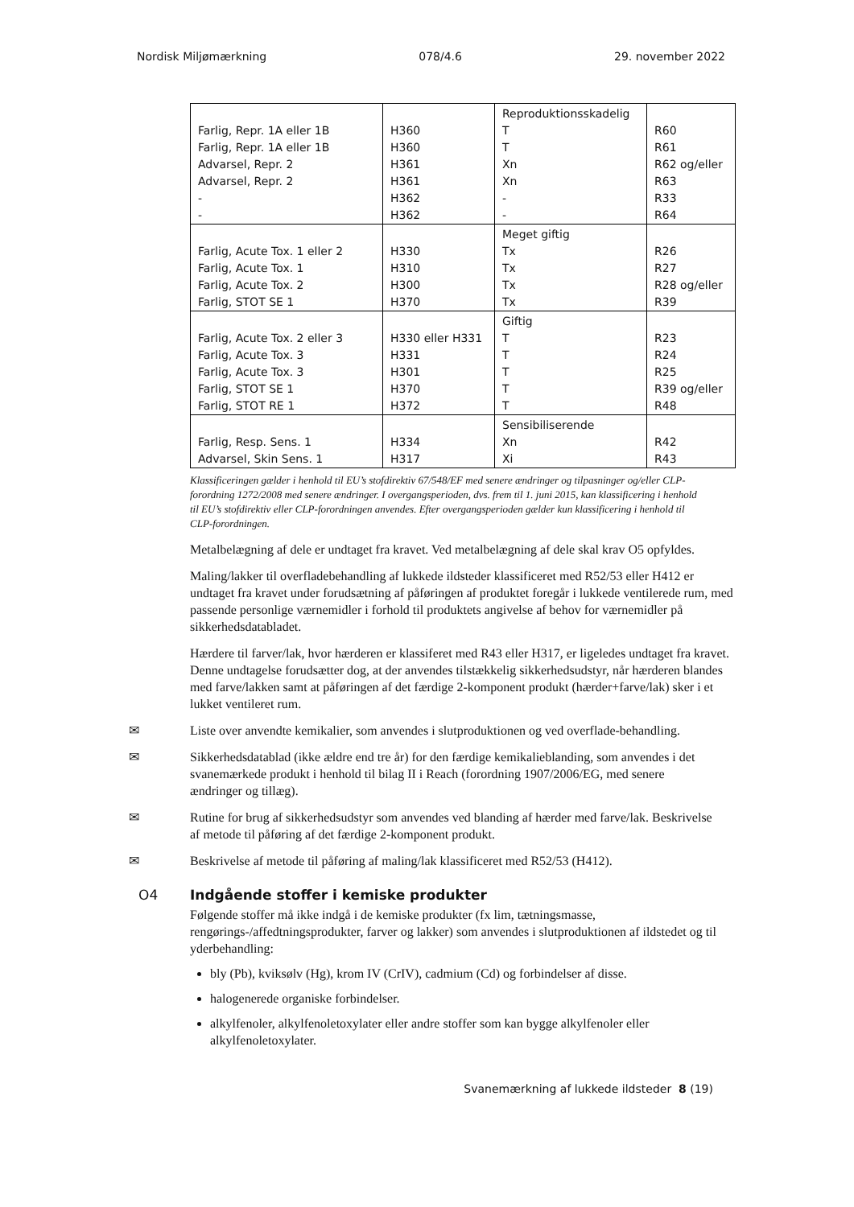Nordisk Miljømærkning 078/4.6 29. november 2022
| | | Reproduktionsskadelig | |
| Farlig, Repr. 1A eller 1B | H360 | T | R60 |
| Farlig, Repr. 1A eller 1B | H360 | T | R61 |
| Advarsel, Repr. 2 | H361 | Xn | R62 og/eller |
| Advarsel, Repr. 2 | H361 | Xn | R63 |
| - | H362 | - | R33 |
| - | H362 | - | R64 |
| | | Meget giftig | |
| Farlig, Acute Tox. 1 eller 2 | H330 | Tx | R26 |
| Farlig, Acute Tox. 1 | H310 | Tx | R27 |
| Farlig, Acute Tox. 2 | H300 | Tx | R28 og/eller |
| Farlig, STOT SE 1 | H370 | Tx | R39 |
| | | Giftig | |
| Farlig, Acute Tox. 2 eller 3 | H330 eller H331 | T | R23 |
| Farlig, Acute Tox. 3 | H331 | T | R24 |
| Farlig, Acute Tox. 3 | H301 | T | R25 |
| Farlig, STOT SE 1 | H370 | T | R39 og/eller |
| Farlig, STOT RE 1 | H372 | T | R48 |
| | | Sensibiliserende | |
| Farlig, Resp. Sens. 1 | H334 | Xn | R42 |
| Advarsel, Skin Sens. 1 | H317 | Xi | R43 |
Klassificeringen gælder i henhold til EU’s stofdirektiv 67/548/EF med senere ændringer og tilpasninger og/eller CLP-forordning 1272/2008 med senere ændringer. I overgangsperioden, dvs. frem til 1. juni 2015, kan klassificering i henhold til EU’s stofdirektiv eller CLP-forordningen anvendes. Efter overgangsperioden gælder kun klassificering i henhold til CLP-forordningen.
Metalbelægning af dele er undtaget fra kravet. Ved metalbelægning af dele skal krav O5 opfyldes.
Maling/lakker til overfladebehandling af lukkede ildsteder klassificeret med R52/53 eller H412 er undtaget fra kravet under forudsætning af påføringen af produktet foregår i lukkede ventilerede rum, med passende personlige værnemidler i forhold til produktets angivelse af behov for værnemidler på sikkerhedsdatabladet.
Hærdere til farver/lak, hvor hærderen er klassiferet med R43 eller H317, er ligeledes undtaget fra kravet. Denne undtagelse forudsætter dog, at der anvendes tilstækkelig sikkerhedsudstyr, når hærderen blandes med farve/lakken samt at påføringen af det færdige 2-komponent produkt (hærder+farve/lak) sker i et lukket ventileret rum.
✉ Liste over anvendte kemikalier, som anvendes i slutproduktionen og ved overflade-behandling.
✉ Sikkerhedsdatablad (ikke ældre end tre år) for den færdige kemikalieblanding, som anvendes i det svanemærkede produkt i henhold til bilag II i Reach (forordning 1907/2006/EG, med senere ændringer og tillæg).
✉ Rutine for brug af sikkerhedsudstyr som anvendes ved blanding af hærder med farve/lak. Beskrivelse af metode til påføring af det færdige 2-komponent produkt.
✉ Beskrivelse af metode til påføring af maling/lak klassificeret med R52/53 (H412).
O4 Indgående stoffer i kemiske produkter
Følgende stoffer må ikke indgå i de kemiske produkter (fx lim, tætningsmasse, rengørings-/affedtningsprodukter, farver og lakker) som anvendes i slutproduktionen af ildstedet og til yderbehandling:
bly (Pb), kviksølv (Hg), krom IV (CrIV), cadmium (Cd) og forbindelser af disse.
halogenerede organiske forbindelser.
alkylfenoler, alkylfenoletoxylater eller andre stoffer som kan bygge alkylfenoler eller alkylfenoletoxylater.
Svanemærkning af lukkede ildsteder 8 (19)